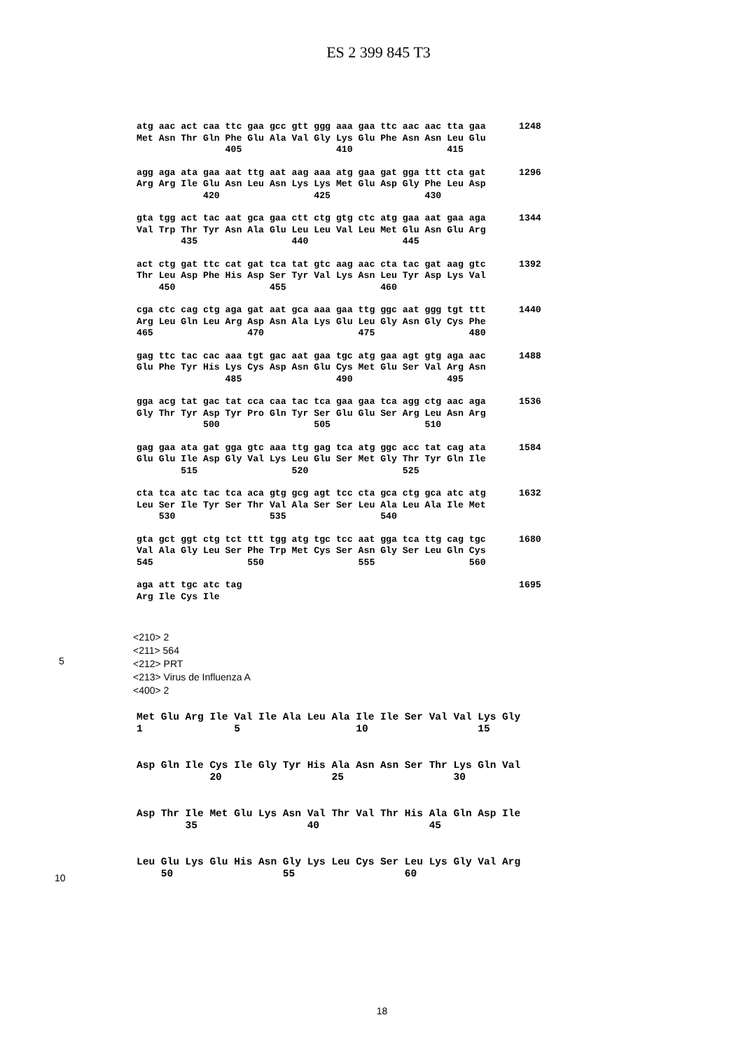ES 2 399 845 T3
atg aac act caa ttc gaa gcc gtt ggg aaa gaa ttc aac aac tta gaa 1248 Met Asn Thr Gln Phe Glu Ala Val Gly Lys Glu Phe Asn Asn Leu Glu 405 410 415
agg aga ata gaa aat ttg aat aag aaa atg gaa gat gga ttt cta gat 1296 Arg Arg Ile Glu Asn Leu Asn Lys Lys Met Glu Asp Gly Phe Leu Asp 420 425 430
gta tgg act tac aat gca gaa ctt ctg gtg ctc atg gaa aat gaa aga 1344 Val Trp Thr Tyr Asn Ala Glu Leu Leu Val Leu Met Glu Asn Glu Arg 435 440 445
act ctg gat ttc cat gat tca tat gtc aag aac cta tac gat aag gtc 1392 Thr Leu Asp Phe His Asp Ser Tyr Val Lys Asn Leu Tyr Asp Lys Val 450 455 460
cga ctc cag ctg aga gat aat gca aaa gaa ttg ggc aat ggg tgt ttt 1440 Arg Leu Gln Leu Arg Asp Asn Ala Lys Glu Leu Gly Asn Gly Cys Phe 465 470 475 480
gag ttc tac cac aaa tgt gac aat gaa tgc atg gaa agt gtg aga aac 1488 Glu Phe Tyr His Lys Cys Asp Asn Glu Cys Met Glu Ser Val Arg Asn 485 490 495
gga acg tat gac tat cca caa tac tca gaa gaa tca agg ctg aac aga 1536 Gly Thr Tyr Asp Tyr Pro Gln Tyr Ser Glu Glu Ser Arg Leu Asn Arg 500 505 510
gag gaa ata gat gga gtc aaa ttg gag tca atg ggc acc tat cag ata 1584 Glu Glu Ile Asp Gly Val Lys Leu Glu Ser Met Gly Thr Tyr Gln Ile 515 520 525
cta tca atc tac tca aca gtg gcg agt tcc cta gca ctg gca atc atg 1632 Leu Ser Ile Tyr Ser Thr Val Ala Ser Ser Leu Ala Leu Ala Ile Met 530 535 540
gta gct ggt ctg tct ttt tgg atg tgc tcc aat gga tca ttg cag tgc 1680 Val Ala Gly Leu Ser Phe Trp Met Cys Ser Asn Gly Ser Leu Gln Cys 545 550 555 560
aga att tgc atc tag 1695 Arg Ile Cys Ile
<210> 2
<211> 564
<212> PRT
<213> Virus de Influenza A
<400> 2
5
Met Glu Arg Ile Val Ile Ala Leu Ala Ile Ile Ser Val Val Lys Gly 1 5 10 15
Asp Gln Ile Cys Ile Gly Tyr His Ala Asn Asn Ser Thr Lys Gln Val 20 25 30
Asp Thr Ile Met Glu Lys Asn Val Thr Val Thr His Ala Gln Asp Ile 35 40 45
Leu Glu Lys Glu His Asn Gly Lys Leu Cys Ser Leu Lys Gly Val Arg 50 55 60
10
18